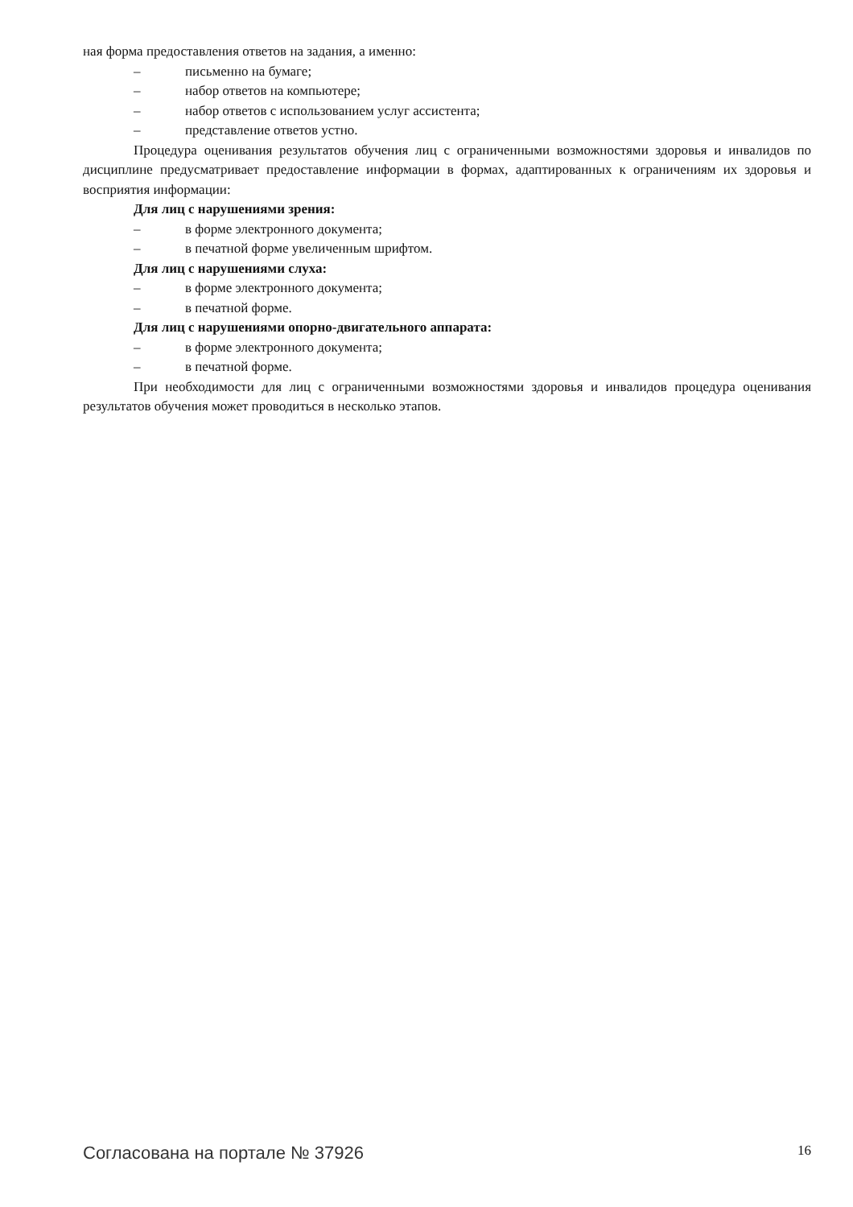ная форма предоставления ответов на задания, а именно:
– письменно на бумаге;
– набор ответов на компьютере;
– набор ответов с использованием услуг ассистента;
– представление ответов устно.
Процедура оценивания результатов обучения лиц с ограниченными возможностями здоровья и инвалидов по дисциплине предусматривает предоставление информации в формах, адаптированных к ограничениям их здоровья и восприятия информации:
Для лиц с нарушениями зрения:
– в форме электронного документа;
– в печатной форме увеличенным шрифтом.
Для лиц с нарушениями слуха:
– в форме электронного документа;
– в печатной форме.
Для лиц с нарушениями опорно-двигательного аппарата:
– в форме электронного документа;
– в печатной форме.
При необходимости для лиц с ограниченными возможностями здоровья и инвалидов процедура оценивания результатов обучения может проводиться в несколько этапов.
Согласована на портале № 37926 16